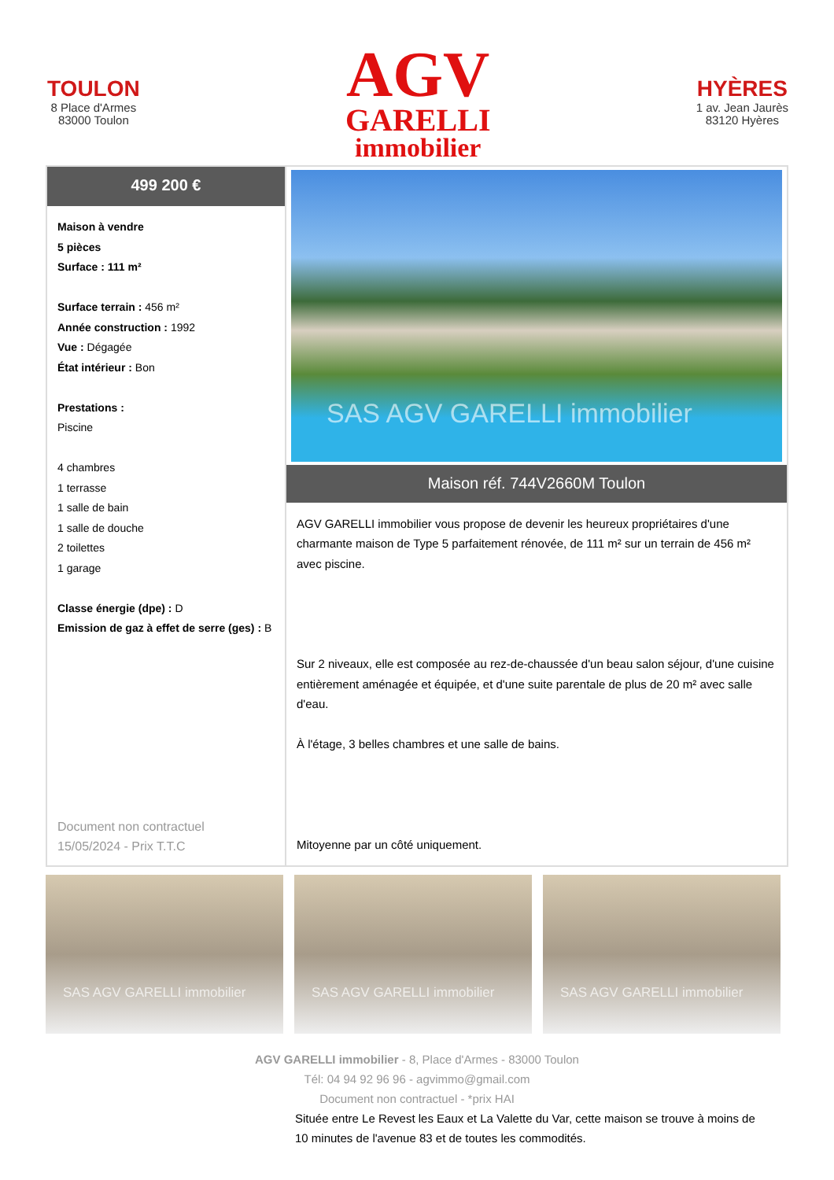TOULON
8 Place d'Armes
83000 Toulon
AGV
GARELLI
immobilier
HYÈRES
1 av. Jean Jaurès
83120 Hyères
499 200 €
Maison à vendre
5 pièces
Surface : 111 m²
Surface terrain : 456 m²
Année construction : 1992
Vue : Dégagée
État intérieur : Bon
Prestations :
Piscine
4 chambres
1 terrasse
1 salle de bain
1 salle de douche
2 toilettes
1 garage
Classe énergie (dpe) : D
Emission de gaz à effet de serre (ges) : B
Document non contractuel
15/05/2024 - Prix T.T.C
SAS AGV GARELLI immobilier
Maison réf. 744V2660M Toulon
AGV GARELLI immobilier vous propose de devenir les heureux propriétaires d'une charmante maison de Type 5 parfaitement rénovée, de 111 m² sur un terrain de 456 m² avec piscine.
Sur 2 niveaux, elle est composée au rez-de-chaussée d'un beau salon séjour, d'une cuisine entièrement aménagée et équipée, et d'une suite parentale de plus de 20 m² avec salle d'eau.
À l'étage, 3 belles chambres et une salle de bains.
Mitoyenne par un côté uniquement.
SAS AGV GARELLI immobilier
SAS AGV GARELLI immobilier
SAS AGV GARELLI immobilier
AGV GARELLI immobilier - 8, Place d'Armes - 83000 Toulon
Tél: 04 94 92 96 96 - agvimmo@gmail.com
Document non contractuel - *prix HAI
Située entre Le Revest les Eaux et La Valette du Var, cette maison se trouve à moins de 10 minutes de l'avenue 83 et de toutes les commodités.